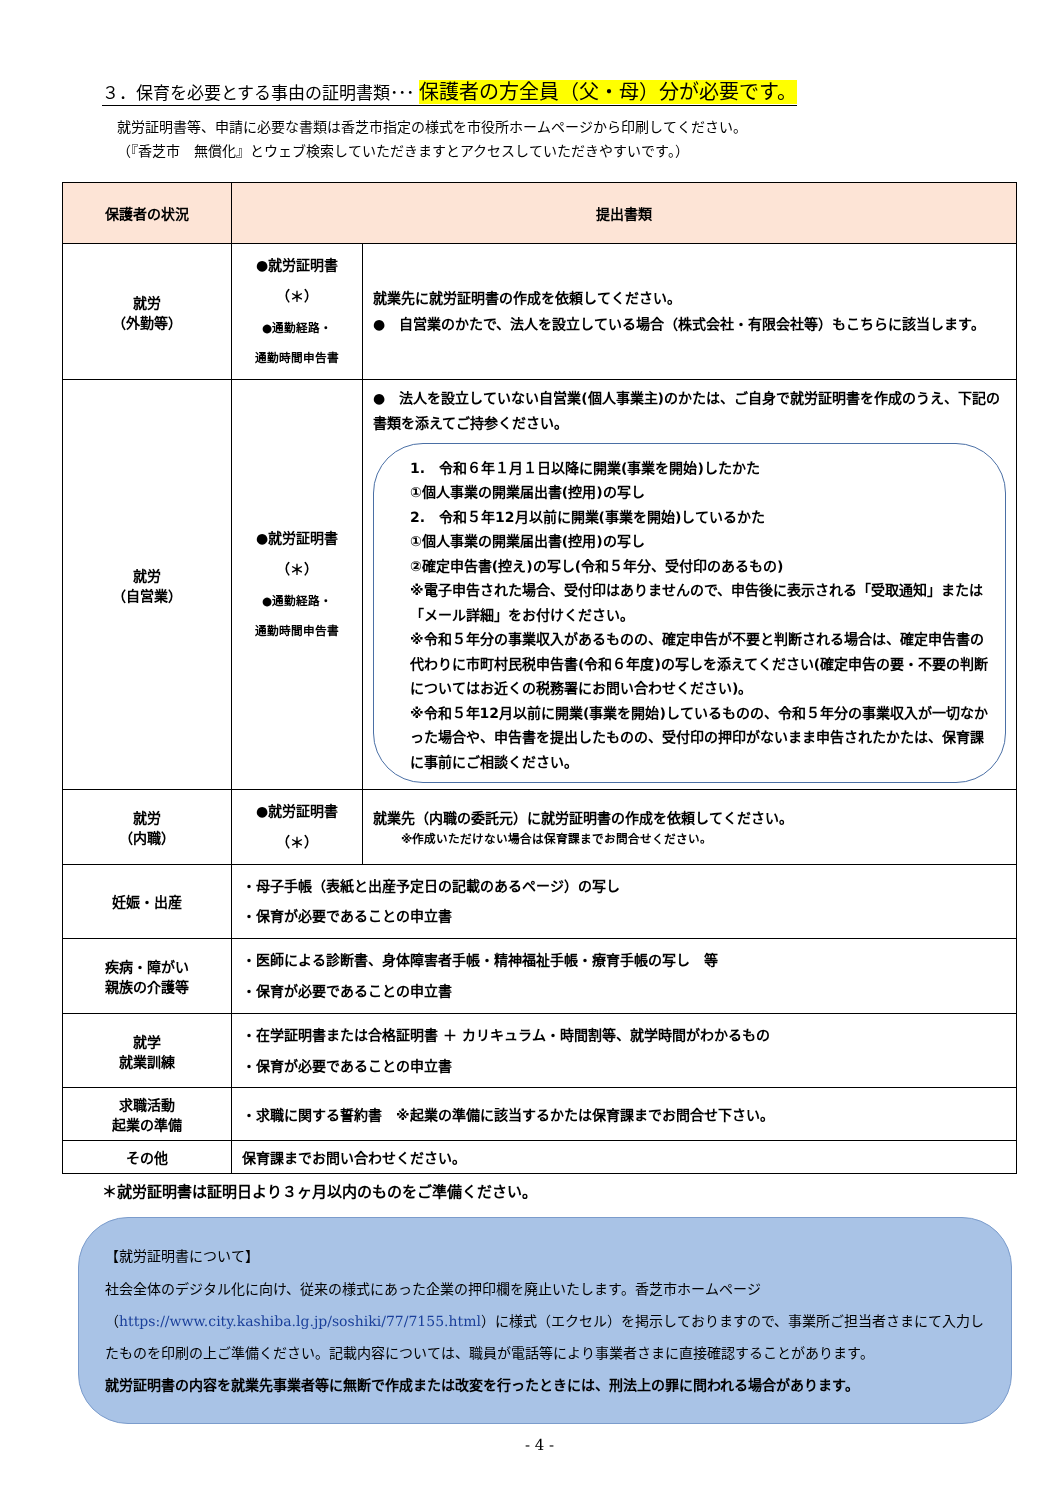３．保育を必要とする事由の証明書類･･･ 保護者の方全員（父・母）分が必要です。
就労証明書等、申請に必要な書類は香芝市指定の様式を市役所ホームページから印刷してください。
（『香芝市　無償化』とウェブ検索していただきますとアクセスしていただきやすいです。）
| 保護者の状況 | 提出書類 | |
| --- | --- | --- |
| 就労 （外勤等） | ●就労証明書 （＊） ●通勤経路・ 通勤時間申告書 | 就業先に就労証明書の作成を依頼してください。 ● 自営業のかたで、法人を設立している場合（株式会社・有限会社等）もこちらに該当します。 |
| 就労 （自営業） | ●就労証明書 （＊） ●通勤経路・ 通勤時間申告書 | ● 法人を設立していない自営業(個人事業主)のかたは、ご自身で就労証明書を作成のうえ、下記の書類を添えてご持参ください。 1. 令和６年１月１日以降に開業(事業を開始)したかた ①個人事業の開業届出書(控用)の写し 2. 令和５年12月以前に開業(事業を開始)しているかた ①個人事業の開業届出書(控用)の写し ②確定申告書(控え)の写し(令和５年分、受付印のあるもの) ※電子申告された場合、受付印はありませんので、申告後に表示される「受取通知」または「メール詳細」をお付けください。 ※令和５年分の事業収入があるものの、確定申告が不要と判断される場合は、確定申告書の代わりに市町村民税申告書(令和６年度)の写しを添えてください(確定申告の要・不要の判断についてはお近くの税務署にお問い合わせください)。 ※令和５年12月以前に開業(事業を開始)しているものの、令和５年分の事業収入が一切なかった場合や、申告書を提出したものの、受付印の押印がないまま申告されたかたは、保育課に事前にご相談ください。 |
| 就労 （内職） | ●就労証明書 （＊） | 就業先（内職の委託元）に就労証明書の作成を依頼してください。 ※作成いただけない場合は保育課までお問合せください。 |
| 妊娠・出産 | ・母子手帳（表紙と出産予定日の記載のあるページ）の写し ・保育が必要であることの申立書 | |
| 疾病・障がい 親族の介護等 | ・医師による診断書、身体障害者手帳・精神福祉手帳・療育手帳の写し 等 ・保育が必要であることの申立書 | |
| 就学 就業訓練 | ・在学証明書または合格証明書 ＋ カリキュラム・時間割等、就学時間がわかるもの ・保育が必要であることの申立書 | |
| 求職活動 起業の準備 | ・求職に関する誓約書 ※起業の準備に該当するかたは保育課までお問合せ下さい。 | |
| その他 | 保育課までお問い合わせください。 | |
＊就労証明書は証明日より３ヶ月以内のものをご準備ください。
【就労証明書について】
社会全体のデジタル化に向け、従来の様式にあった企業の押印欄を廃止いたします。香芝市ホームページ（https://www.city.kashiba.lg.jp/soshiki/77/7155.html）に様式（エクセル）を掲示しておりますので、事業所ご担当者さまにて入力したものを印刷の上ご準備ください。記載内容については、職員が電話等により事業者さまに直接確認することがあります。
就労証明書の内容を就業先事業者等に無断で作成または改変を行ったときには、刑法上の罪に問われる場合があります。
- 4 -